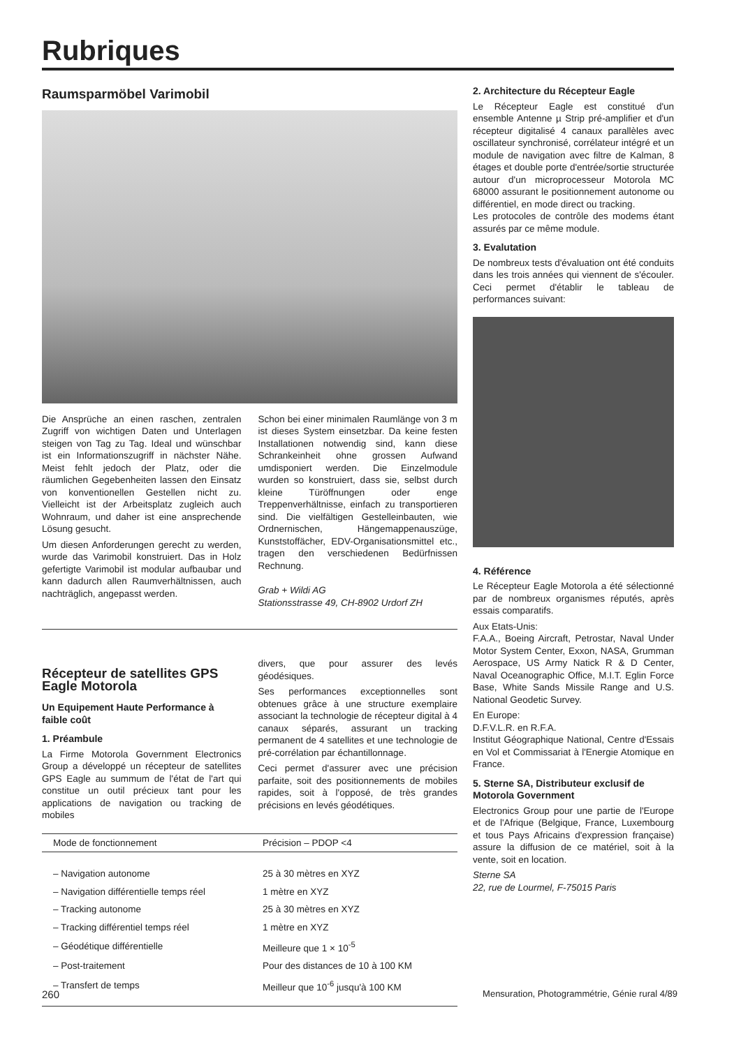Rubriques
Raumsparmöbel Varimobil
Die Ansprüche an einen raschen, zentralen Zugriff von wichtigen Daten und Unterlagen steigen von Tag zu Tag. Ideal und wünschbar ist ein Informationszugriff in nächster Nähe. Meist fehlt jedoch der Platz, oder die räumlichen Gegebenheiten lassen den Einsatz von konventionellen Gestellen nicht zu. Vielleicht ist der Arbeitsplatz zugleich auch Wohnraum, und daher ist eine ansprechende Lösung gesucht.
Um diesen Anforderungen gerecht zu werden, wurde das Varimobil konstruiert. Das in Holz gefertigte Varimobil ist modular aufbaubar und kann dadurch allen Raumverhältnissen, auch nachträglich, angepasst werden.
Schon bei einer minimalen Raumlänge von 3 m ist dieses System einsetzbar. Da keine festen Installationen notwendig sind, kann diese Schrankeinheit ohne grossen Aufwand umdisponiert werden. Die Einzelmodule wurden so konstruiert, dass sie, selbst durch kleine Türöffnungen oder enge Treppenverhältnisse, einfach zu transportieren sind. Die vielfältigen Gestelleinbauten, wie Ordnernischen, Hängemappenauszüge, Kunststoffächer, EDV-Organisationsmittel etc., tragen den verschiedenen Bedürfnissen Rechnung.
Grab + Wildi AG
Stationsstrasse 49, CH-8902 Urdorf ZH
Récepteur de satellites GPS Eagle Motorola
Un Equipement Haute Performance à faible coût
1. Préambule
La Firme Motorola Government Electronics Group a développé un récepteur de satellites GPS Eagle au summum de l'état de l'art qui constitue un outil précieux tant pour les applications de navigation ou tracking de mobiles
divers, que pour assurer des levés géodésiques.
Ses performances exceptionnelles sont obtenues grâce à une structure exemplaire associant la technologie de récepteur digital à 4 canaux séparés, assurant un tracking permanent de 4 satellites et une technologie de pré-corrélation par échantillonnage.
Ceci permet d'assurer avec une précision parfaite, soit des positionnements de mobiles rapides, soit à l'opposé, de très grandes précisions en levés géodétiques.
| Mode de fonctionnement | Précision – PDOP <4 |
| --- | --- |
| – Navigation autonome | 25 à 30 mètres en XYZ |
| – Navigation différentielle temps réel | 1 mètre en XYZ |
| – Tracking autonome | 25 à 30 mètres en XYZ |
| – Tracking différentiel temps réel | 1 mètre en XYZ |
| – Géodétique différentielle | Meilleure que 1 × 10<sup>-5</sup> |
| – Post-traitement | Pour des distances de 10 à 100 KM |
| – Transfert de temps | Meilleur que 10<sup>-6</sup> jusqu'à 100 KM |
2. Architecture du Récepteur Eagle
Le Récepteur Eagle est constitué d'un ensemble Antenne µ Strip pré-amplifier et d'un récepteur digitalisé 4 canaux parallèles avec oscillateur synchronisé, corrélateur intégré et un module de navigation avec filtre de Kalman, 8 étages et double porte d'entrée/sortie structurée autour d'un microprocesseur Motorola MC 68000 assurant le positionnement autonome ou différentiel, en mode direct ou tracking.
Les protocoles de contrôle des modems étant assurés par ce même module.
3. Evalutation
De nombreux tests d'évaluation ont été conduits dans les trois années qui viennent de s'écouler. Ceci permet d'établir le tableau de performances suivant:
4. Référence
Le Récepteur Eagle Motorola a été sélectionné par de nombreux organismes réputés, après essais comparatifs.
Aux Etats-Unis:
F.A.A., Boeing Aircraft, Petrostar, Naval Under Motor System Center, Exxon, NASA, Grumman Aerospace, US Army Natick R & D Center, Naval Oceanographic Office, M.I.T. Eglin Force Base, White Sands Missile Range and U.S. National Geodetic Survey.
En Europe:
D.F.V.L.R. en R.F.A.
Institut Géographique National, Centre d'Essais en Vol et Commissariat à l'Energie Atomique en France.
5. Sterne SA, Distributeur exclusif de Motorola Government
Electronics Group pour une partie de l'Europe et de l'Afrique (Belgique, France, Luxembourg et tous Pays Africains d'expression française) assure la diffusion de ce matériel, soit à la vente, soit en location.
Sterne SA
22, rue de Lourmel, F-75015 Paris
260 Mensuration, Photogrammétrie, Génie rural 4/89